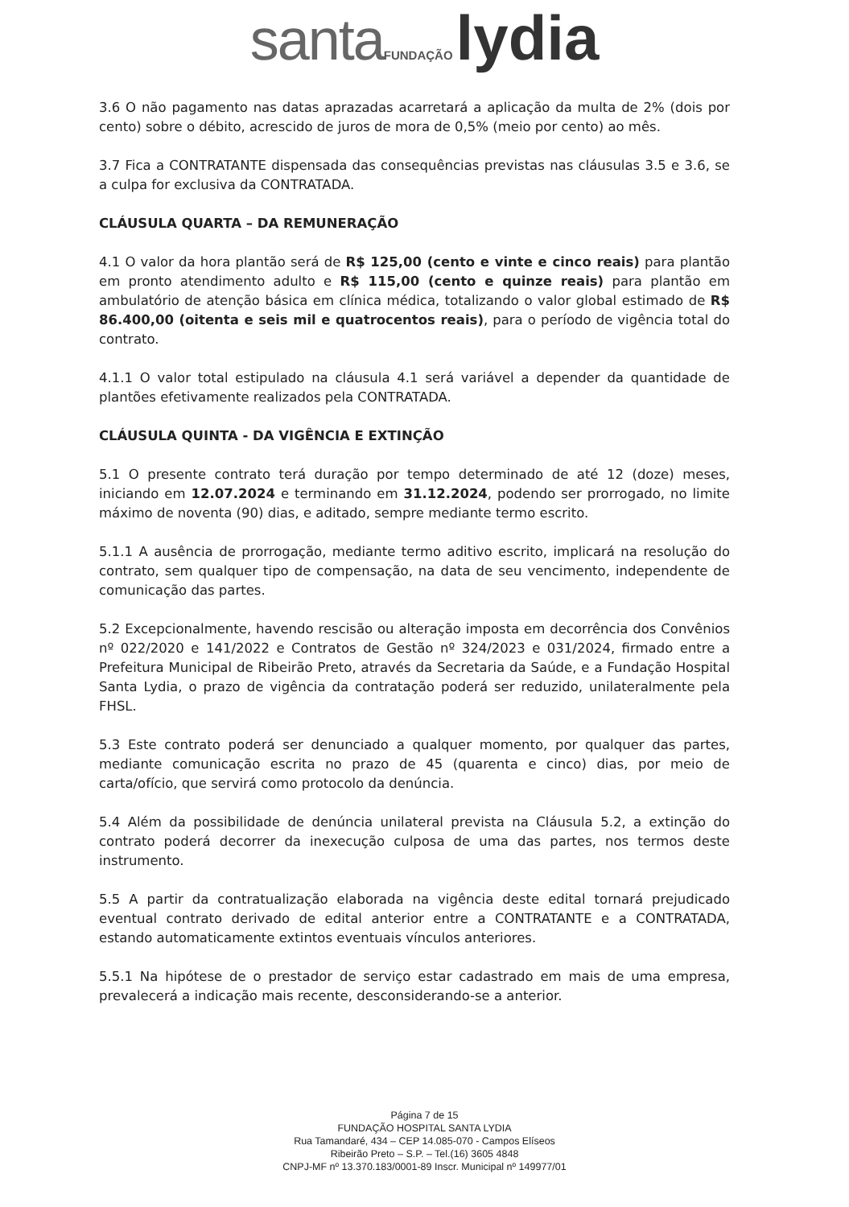santa FUNDAÇÃO lydia
3.6 O não pagamento nas datas aprazadas acarretará a aplicação da multa de 2% (dois por cento) sobre o débito, acrescido de juros de mora de 0,5% (meio por cento) ao mês.
3.7 Fica a CONTRATANTE dispensada das consequências previstas nas cláusulas 3.5 e 3.6, se a culpa for exclusiva da CONTRATADA.
CLÁUSULA QUARTA – DA REMUNERAÇÃO
4.1 O valor da hora plantão será de R$ 125,00 (cento e vinte e cinco reais) para plantão em pronto atendimento adulto e R$ 115,00 (cento e quinze reais) para plantão em ambulatório de atenção básica em clínica médica, totalizando o valor global estimado de R$ 86.400,00 (oitenta e seis mil e quatrocentos reais), para o período de vigência total do contrato.
4.1.1 O valor total estipulado na cláusula 4.1 será variável a depender da quantidade de plantões efetivamente realizados pela CONTRATADA.
CLÁUSULA QUINTA - DA VIGÊNCIA E EXTINÇÃO
5.1 O presente contrato terá duração por tempo determinado de até 12 (doze) meses, iniciando em 12.07.2024 e terminando em 31.12.2024, podendo ser prorrogado, no limite máximo de noventa (90) dias, e aditado, sempre mediante termo escrito.
5.1.1 A ausência de prorrogação, mediante termo aditivo escrito, implicará na resolução do contrato, sem qualquer tipo de compensação, na data de seu vencimento, independente de comunicação das partes.
5.2 Excepcionalmente, havendo rescisão ou alteração imposta em decorrência dos Convênios nº 022/2020 e 141/2022 e Contratos de Gestão nº 324/2023 e 031/2024, firmado entre a Prefeitura Municipal de Ribeirão Preto, através da Secretaria da Saúde, e a Fundação Hospital Santa Lydia, o prazo de vigência da contratação poderá ser reduzido, unilateralmente pela FHSL.
5.3 Este contrato poderá ser denunciado a qualquer momento, por qualquer das partes, mediante comunicação escrita no prazo de 45 (quarenta e cinco) dias, por meio de carta/ofício, que servirá como protocolo da denúncia.
5.4 Além da possibilidade de denúncia unilateral prevista na Cláusula 5.2, a extinção do contrato poderá decorrer da inexecução culposa de uma das partes, nos termos deste instrumento.
5.5 A partir da contratualização elaborada na vigência deste edital tornará prejudicado eventual contrato derivado de edital anterior entre a CONTRATANTE e a CONTRATADA, estando automaticamente extintos eventuais vínculos anteriores.
5.5.1 Na hipótese de o prestador de serviço estar cadastrado em mais de uma empresa, prevalecerá a indicação mais recente, desconsiderando-se a anterior.
Página 7 de 15
FUNDAÇÃO HOSPITAL SANTA LYDIA
Rua Tamandaré, 434 – CEP 14.085-070 - Campos Elíseos
Ribeirão Preto – S.P. – Tel.(16) 3605 4848
CNPJ-MF nº 13.370.183/0001-89 Inscr. Municipal nº 149977/01